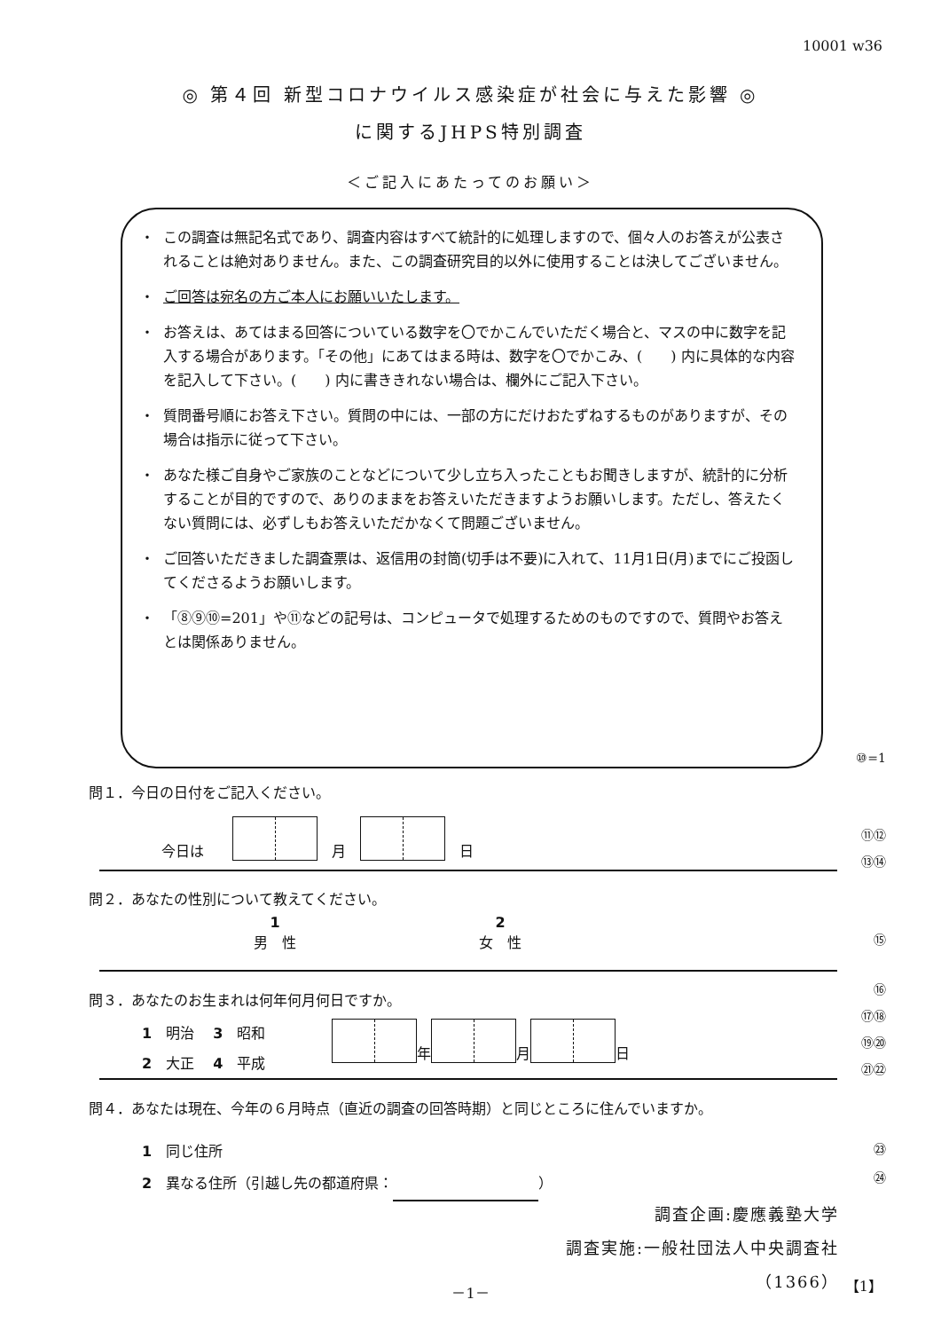10001 w36
◎ 第４回 新型コロナウイルス感染症が社会に与えた影響 ◎
に関するJHPS特別調査
＜ご記入にあたってのお願い＞
・ この調査は無記名式であり、調査内容はすべて統計的に処理しますので、個々人のお答えが公表されることは絶対ありません。また、この調査研究目的以外に使用することは決してございません。
・ ご回答は宛名の方ご本人にお願いいたします。
・ お答えは、あてはまる回答についている数字を〇でかこんでいただく場合と、マスの中に数字を記入する場合があります。「その他」にあてはまる時は、数字を〇でかこみ、(　　) 内に具体的な内容を記入して下さい。(　　) 内に書ききれない場合は、欄外にご記入下さい。
・ 質問番号順にお答え下さい。質問の中には、一部の方にだけおたずねするものがありますが、その場合は指示に従って下さい。
・ あなた様ご自身やご家族のことなどについて少し立ち入ったこともお聞きしますが、統計的に分析することが目的ですので、ありのままをお答えいただきますようお願いします。ただし、答えたくない質問には、必ずしもお答えいただかなくて問題ございません。
・ ご回答いただきました調査票は、返信用の封筒(切手は不要)に入れて、11月1日(月)までにご投函してくださるようお願いします。
・ 「⑧⑨⑩=201」や⑪などの記号は、コンピュータで処理するためのものですので、質問やお答えとは関係ありません。
⑩=1
問１．今日の日付をご記入ください。
今日は　　　月　　日 ⑪⑫
⑬⑭
問２．あなたの性別について教えてください。
1
男　性
2
女　性
⑮
⑯
問３．あなたのお生まれは何年何月何日ですか。
⑰⑱
1　明治　 3　昭和
2　大正　 4　平成
年 月 日
⑲⑳
㉑㉒
問４．あなたは現在、今年の６月時点（直近の調査の回答時期）と同じところに住んでいますか。
1　同じ住所
2　異なる住所（引越し先の都道府県： ）
㉓
㉔
調査企画:慶應義塾大学
調査実施:一般社団法人中央調査社
（1366）
－1－ 【1】